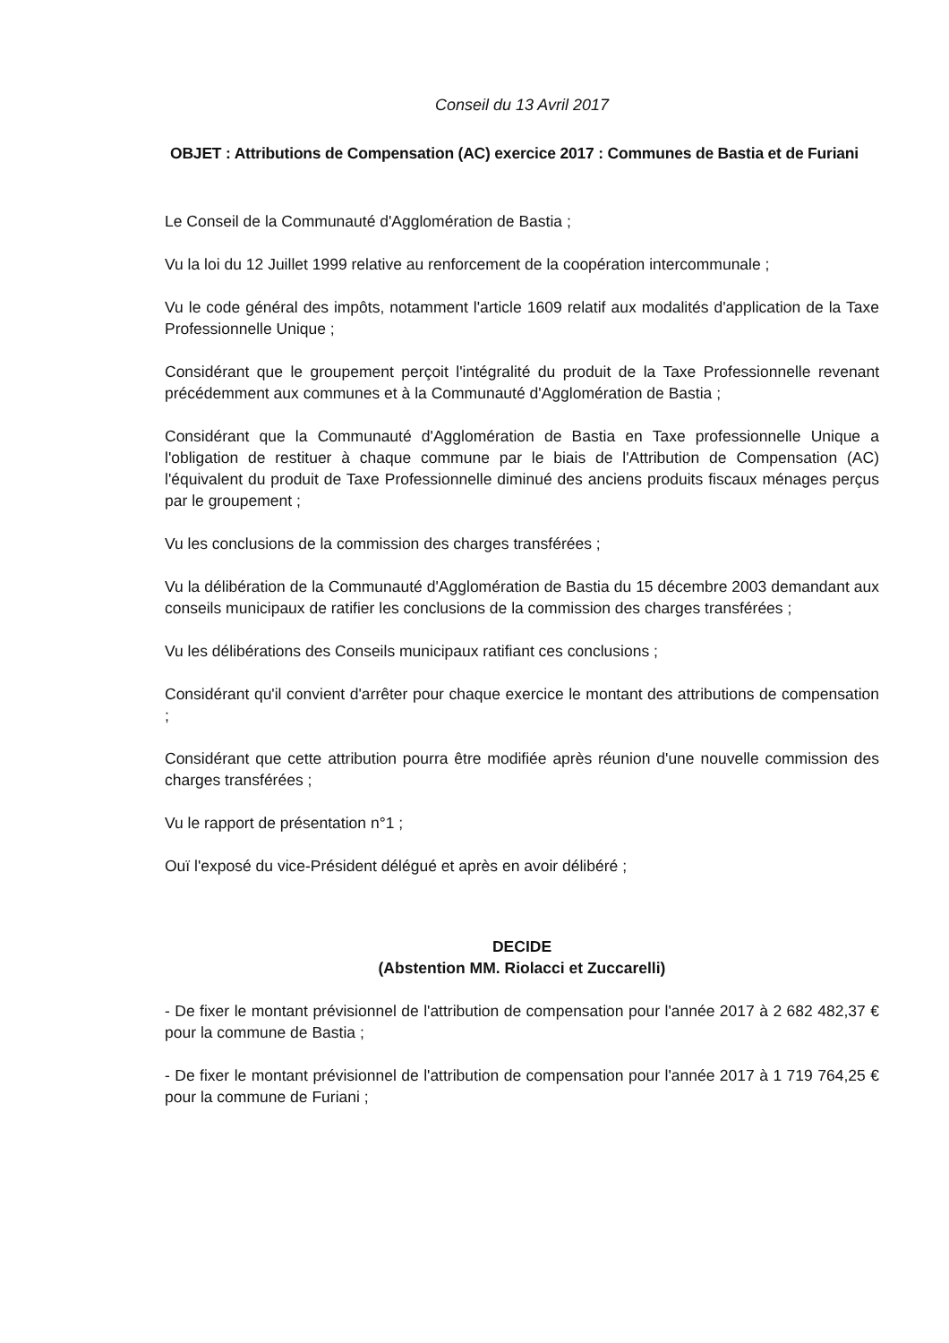Conseil du 13 Avril 2017
OBJET : Attributions de Compensation (AC) exercice 2017 : Communes de Bastia et de Furiani
Le Conseil de la Communauté d'Agglomération de Bastia ;
Vu la loi du 12 Juillet 1999 relative au renforcement de la coopération intercommunale ;
Vu le code général des impôts, notamment l'article 1609 relatif aux modalités d'application de la Taxe Professionnelle Unique ;
Considérant que le groupement perçoit l'intégralité du produit de la Taxe Professionnelle revenant précédemment aux communes et à la Communauté d'Agglomération de Bastia ;
Considérant que la Communauté d'Agglomération de Bastia en Taxe professionnelle Unique a l'obligation de restituer à chaque commune par le biais de l'Attribution de Compensation (AC) l'équivalent du produit de Taxe Professionnelle diminué des anciens produits fiscaux ménages perçus par le groupement ;
Vu les conclusions de la commission des charges transférées ;
Vu la délibération de la Communauté d'Agglomération de Bastia du 15 décembre 2003 demandant aux conseils municipaux de ratifier les conclusions de la commission des charges transférées ;
Vu les délibérations des Conseils municipaux ratifiant ces conclusions ;
Considérant qu'il convient d'arrêter pour chaque exercice le montant des attributions de compensation ;
Considérant que cette attribution pourra être modifiée après réunion d'une nouvelle commission des charges transférées ;
Vu le rapport de présentation n°1 ;
Ouï l'exposé du vice-Président délégué et après en avoir délibéré ;
DECIDE
(Abstention MM. Riolacci et Zuccarelli)
- De fixer le montant prévisionnel de l'attribution de compensation pour l'année 2017 à 2 682 482,37 € pour la commune de Bastia ;
- De fixer le montant prévisionnel de l'attribution de compensation pour l'année 2017 à 1 719 764,25 € pour la commune de Furiani ;